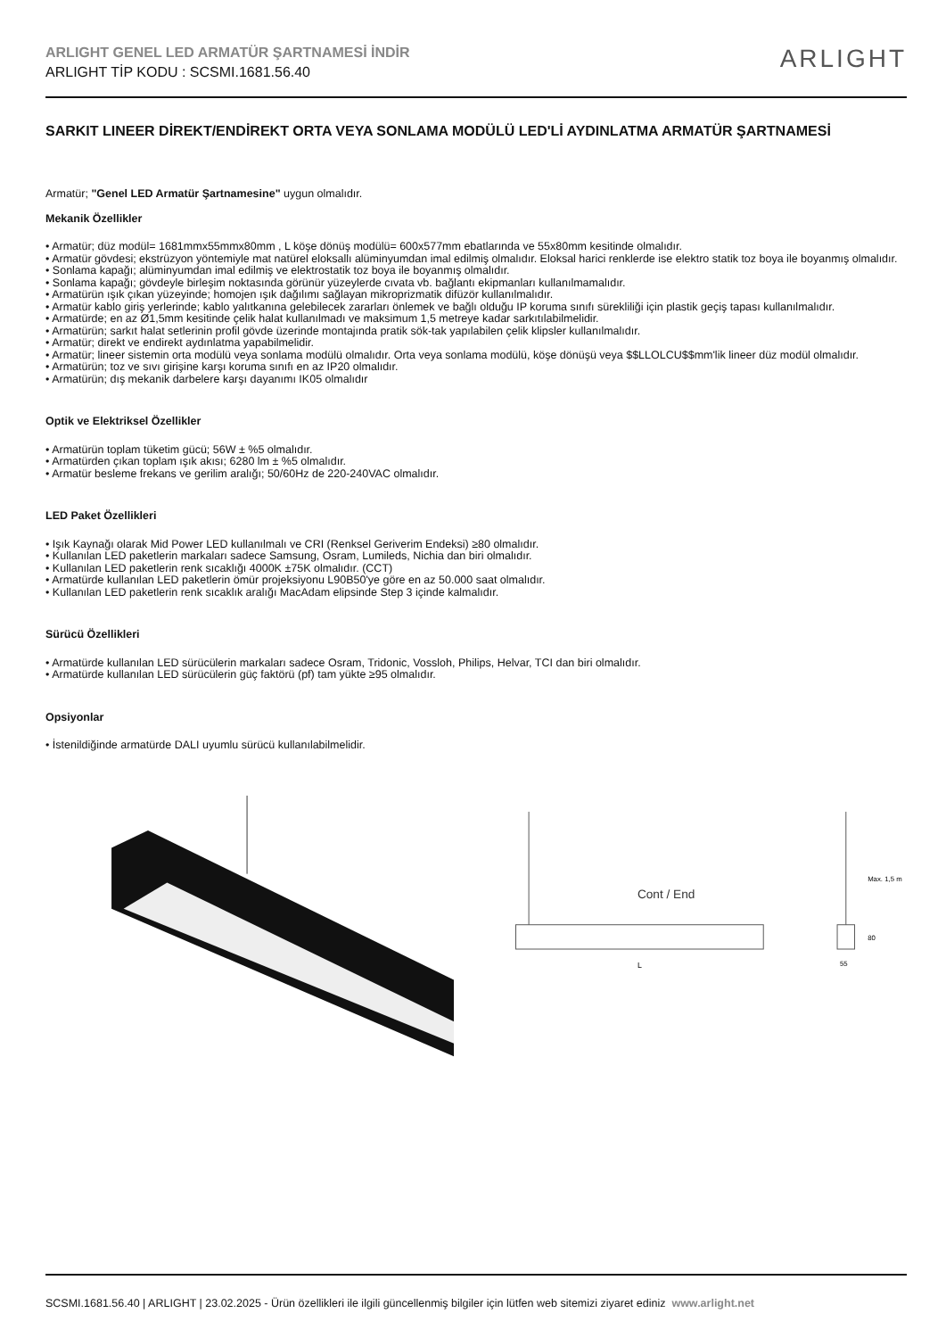ARLIGHT GENEL LED ARMATÜR ŞARTNAMESİ İNDİR
ARLIGHT TİP KODU : SCSMI.1681.56.40
ARLIGHT
SARKIT LINEER DİREKT/ENDİREKT ORTA VEYA SONLAMA MODÜLÜ LED'Lİ AYDINLATMA ARMATÜR ŞARTNAMESİ
Armatür; "Genel LED Armatür Şartnamesine" uygun olmalıdır.
Mekanik Özellikler
• Armatür; düz modül= 1681mmx55mmx80mm , L köşe dönüş modülü= 600x577mm ebatlarında ve 55x80mm kesitinde olmalıdır.
• Armatür gövdesi; ekstrüzyon yöntemiyle mat natürel eloksallı alüminyumdan imal edilmiş olmalıdır. Eloksal harici renklerde ise elektro statik toz boya ile boyanmış olmalıdır.
• Sonlama kapağı; alüminyumdan imal edilmiş ve elektrostatik toz boya ile boyanmış olmalıdır.
• Sonlama kapağı; gövdeyle birleşim noktasında görünür yüzeylerde cıvata vb. bağlantı ekipmanları kullanılmamalıdır.
• Armatürün ışık çıkan yüzeyinde; homojen ışık dağılımı sağlayan mikroprizmatik difüzör kullanılmalıdır.
• Armatür kablo giriş yerlerinde; kablo yalıtkanına gelebilecek zararları önlemek ve bağlı olduğu IP koruma sınıfı sürekliliği için plastik geçiş tapası kullanılmalıdır.
• Armatürde; en az Ø1,5mm kesitinde çelik halat kullanılmadı ve maksimum 1,5 metreye kadar sarkıtılabilmelidir.
• Armatürün; sarkıt halat setlerinin profil gövde üzerinde montajında pratik sök-tak yapılabilen çelik klipsler kullanılmalıdır.
• Armatür; direkt ve endirekt aydınlatma yapabilmelidir.
• Armatür; lineer sistemin orta modülü veya sonlama modülü olmalıdır. Orta veya sonlama modülü, köşe dönüşü veya $$LLOLCU$$mm'lik lineer düz modül olmalıdır.
• Armatürün; toz ve sıvı girişine karşı koruma sınıfı en az IP20 olmalıdır.
• Armatürün; dış mekanik darbelere karşı dayanımı IK05 olmalıdır
Optik ve Elektriksel Özellikler
• Armatürün toplam tüketim gücü; 56W ± %5 olmalıdır.
• Armatürden çıkan toplam ışık akısı; 6280 lm ± %5 olmalıdır.
• Armatür besleme frekans ve gerilim aralığı; 50/60Hz de 220-240VAC olmalıdır.
LED Paket Özellikleri
• Işık Kaynağı olarak Mid Power LED kullanılmalı ve CRI (Renksel Geriverim Endeksi) ≥80 olmalıdır.
• Kullanılan LED paketlerin markaları sadece Samsung, Osram, Lumileds, Nichia dan biri olmalıdır.
• Kullanılan LED paketlerin renk sıcaklığı 4000K ±75K olmalıdır. (CCT)
• Armatürde kullanılan LED paketlerin ömür projeksiyonu L90B50'ye göre en az 50.000 saat olmalıdır.
• Kullanılan LED paketlerin renk sıcaklık aralığı MacAdam elipsinde Step 3 içinde kalmalıdır.
Sürücü Özellikleri
• Armatürde kullanılan LED sürücülerin markaları sadece Osram, Tridonic, Vossloh, Philips, Helvar, TCI dan biri olmalıdır.
• Armatürde kullanılan LED sürücülerin güç faktörü (pf) tam yükte ≥95 olmalıdır.
Opsiyonlar
• İstenildiğinde armatürde DALI uyumlu sürücü kullanılabilmelidir.
Cont / End
L
55
80
Max. 1,5 m
SCSMI.1681.56.40 | ARLIGHT | 23.02.2025 - Ürün özellikleri ile ilgili güncellenmiş bilgiler için lütfen web sitemizi ziyaret ediniz www.arlight.net